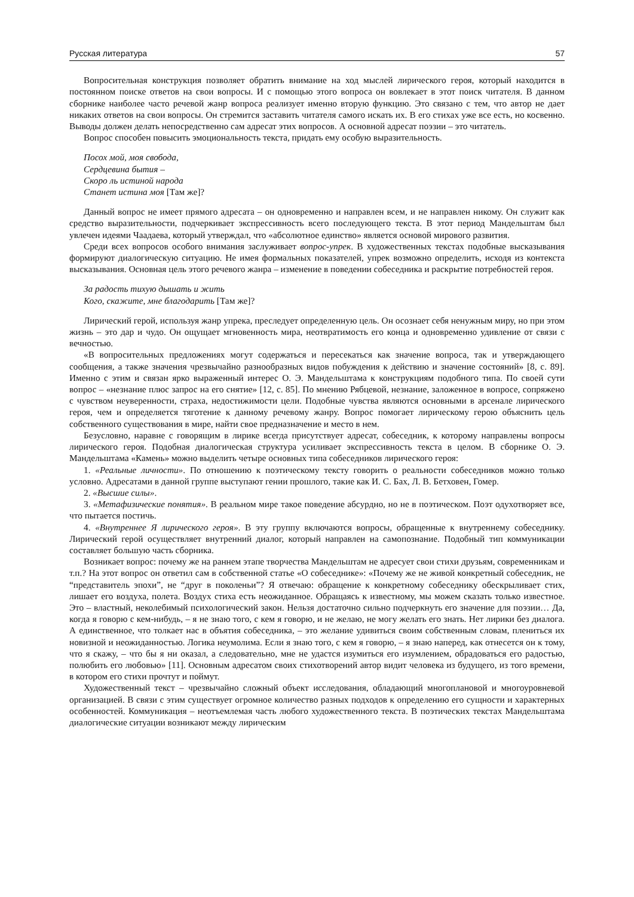Русская литература 57
Вопросительная конструкция позволяет обратить внимание на ход мыслей лирического героя, который находится в постоянном поиске ответов на свои вопросы. И с помощью этого вопроса он вовлекает в этот поиск читателя. В данном сборнике наиболее часто речевой жанр вопроса реализует именно вторую функцию. Это связано с тем, что автор не дает никаких ответов на свои вопросы. Он стремится заставить читателя самого искать их. В его стихах уже все есть, но косвенно. Выводы должен делать непосредственно сам адресат этих вопросов. А основной адресат поэзии – это читатель.
Вопрос способен повысить эмоциональность текста, придать ему особую выразительность.
Посох мой, моя свобода,
Сердцевина бытия –
Скоро ль истиной народа
Станет истина моя [Там же]?
Данный вопрос не имеет прямого адресата – он одновременно и направлен всем, и не направлен никому. Он служит как средство выразительности, подчеркивает экспрессивность всего последующего текста. В этот период Мандельштам был увлечен идеями Чаадаева, который утверждал, что «абсолютное единство» является основой мирового развития.
Среди всех вопросов особого внимания заслуживает вопрос-упрек. В художественных текстах подобные высказывания формируют диалогическую ситуацию. Не имея формальных показателей, упрек возможно определить, исходя из контекста высказывания. Основная цель этого речевого жанра – изменение в поведении собеседника и раскрытие потребностей героя.
За радость тихую дышать и жить
Кого, скажите, мне благодарить [Там же]?
Лирический герой, используя жанр упрека, преследует определенную цель. Он осознает себя ненужным миру, но при этом жизнь – это дар и чудо. Он ощущает мгновенность мира, неотвратимость его конца и одновременно удивление от связи с вечностью.
«В вопросительных предложениях могут содержаться и пересекаться как значение вопроса, так и утверждающего сообщения, а также значения чрезвычайно разнообразных видов побуждения к действию и значение состояний» [8, с. 89]. Именно с этим и связан ярко выраженный интерес О. Э. Мандельштама к конструкциям подобного типа. По своей сути вопрос – «незнание плюс запрос на его снятие» [12, с. 85]. По мнению Рябцевой, незнание, заложенное в вопросе, сопряжено с чувством неуверенности, страха, недостижимости цели. Подобные чувства являются основными в арсенале лирического героя, чем и определяется тяготение к данному речевому жанру. Вопрос помогает лирическому герою объяснить цель собственного существования в мире, найти свое предназначение и место в нем.
Безусловно, наравне с говорящим в лирике всегда присутствует адресат, собеседник, к которому направлены вопросы лирического героя. Подобная диалогическая структура усиливает экспрессивность текста в целом. В сборнике О. Э. Мандельштама «Камень» можно выделить четыре основных типа собеседников лирического героя:
1. «Реальные личности». По отношению к поэтическому тексту говорить о реальности собеседников можно только условно. Адресатами в данной группе выступают гении прошлого, такие как И. С. Бах, Л. В. Бетховен, Гомер.
2. «Высшие силы».
3. «Метафизические понятия». В реальном мире такое поведение абсурдно, но не в поэтическом. Поэт одухотворяет все, что пытается постичь.
4. «Внутреннее Я лирического героя». В эту группу включаются вопросы, обращенные к внутреннему собеседнику. Лирический герой осуществляет внутренний диалог, который направлен на самопознание. Подобный тип коммуникации составляет большую часть сборника.
Возникает вопрос: почему же на раннем этапе творчества Мандельштам не адресует свои стихи друзьям, современникам и т.п.? На этот вопрос он ответил сам в собственной статье «О собеседнике»: «Почему же не живой конкретный собеседник, не “представитель эпохи”, не “друг в поколеньи”? Я отвечаю: обращение к конкретному собеседнику обескрыливает стих, лишает его воздуха, полета. Воздух стиха есть неожиданное. Обращаясь к известному, мы можем сказать только известное. Это – властный, неколебимый психологический закон. Нельзя достаточно сильно подчеркнуть его значение для поэзии… Да, когда я говорю с кем-нибудь, – я не знаю того, с кем я говорю, и не желаю, не могу желать его знать. Нет лирики без диалога. А единственное, что толкает нас в объятия собеседника, – это желание удивиться своим собственным словам, плениться их новизной и неожиданностью. Логика неумолима. Если я знаю того, с кем я говорю, – я знаю наперед, как отнесется он к тому, что я скажу, – что бы я ни оказал, а следовательно, мне не удастся изумиться его изумлением, обрадоваться его радостью, полюбить его любовью» [11]. Основным адресатом своих стихотворений автор видит человека из будущего, из того времени, в котором его стихи прочтут и поймут.
Художественный текст – чрезвычайно сложный объект исследования, обладающий многоплановой и многоуровневой организацией. В связи с этим существует огромное количество разных подходов к определению его сущности и характерных особенностей. Коммуникация – неотъемлемая часть любого художественного текста. В поэтических текстах Мандельштама диалогические ситуации возникают между лирическим